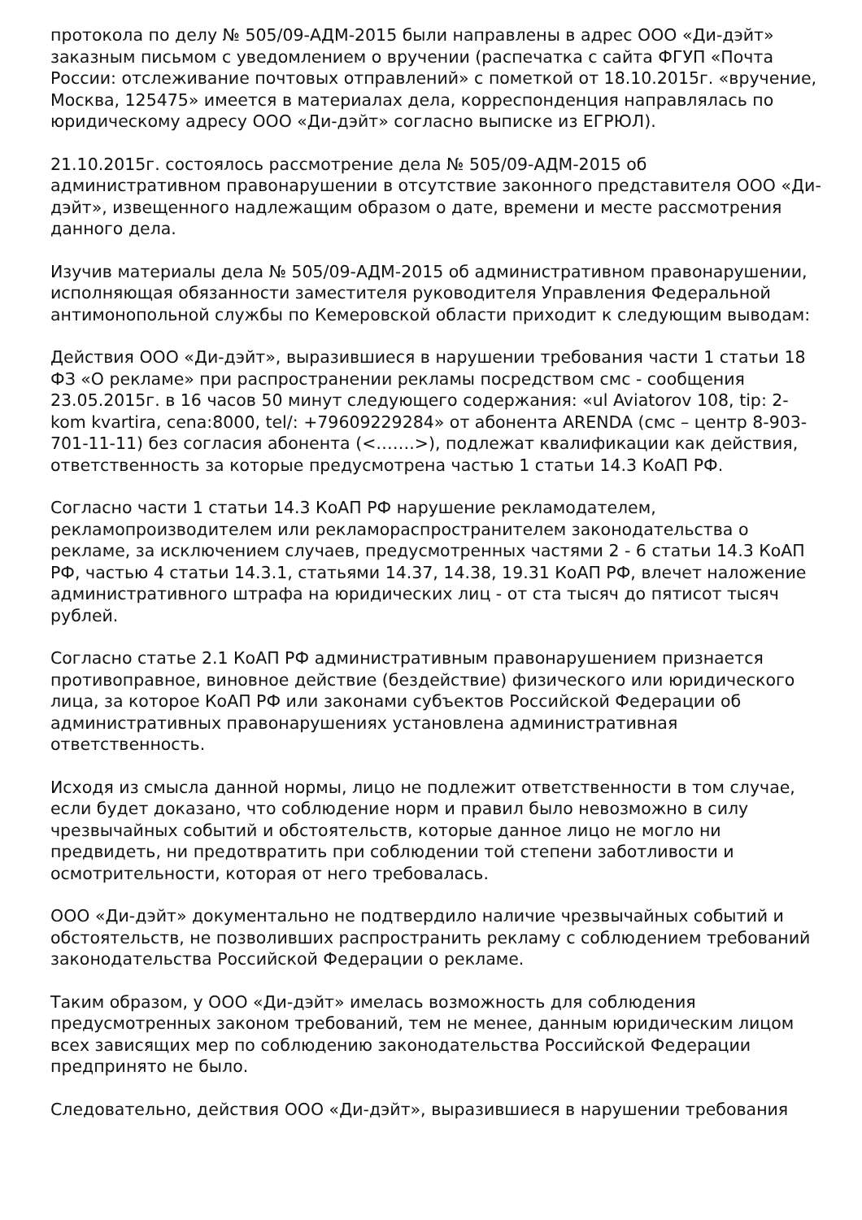протокола по делу № 505/09-АДМ-2015 были направлены в адрес ООО «Ди-дэйт» заказным письмом с уведомлением о вручении (распечатка с сайта ФГУП «Почта России: отслеживание почтовых отправлений» с пометкой от 18.10.2015г. «вручение, Москва, 125475» имеется в материалах дела, корреспонденция направлялась по юридическому адресу ООО «Ди-дэйт» согласно выписке из ЕГРЮЛ).
21.10.2015г. состоялось рассмотрение дела № 505/09-АДМ-2015 об административном правонарушении в отсутствие законного представителя ООО «Ди-дэйт», извещенного надлежащим образом о дате, времени и месте рассмотрения данного дела.
Изучив материалы дела № 505/09-АДМ-2015 об административном правонарушении, исполняющая обязанности заместителя руководителя Управления Федеральной антимонопольной службы по Кемеровской области приходит к следующим выводам:
Действия ООО «Ди-дэйт», выразившиеся в нарушении требования части 1 статьи 18 ФЗ «О рекламе» при распространении рекламы посредством смс - сообщения 23.05.2015г. в 16 часов 50 минут следующего содержания: «ul Aviatorov 108, tip: 2-kom kvartira, cena:8000, tel/: +79609229284» от абонента ARENDA (смс – центр 8-903-701-11-11) без согласия абонента (<…….>), подлежат квалификации как действия, ответственность за которые предусмотрена частью 1 статьи 14.3 КоАП РФ.
Согласно части 1 статьи 14.3 КоАП РФ нарушение рекламодателем, рекламопроизводителем или рекламораспространителем законодательства о рекламе, за исключением случаев, предусмотренных частями 2 - 6 статьи 14.3 КоАП РФ, частью 4 статьи 14.3.1, статьями 14.37, 14.38, 19.31 КоАП РФ, влечет наложение административного штрафа на юридических лиц - от ста тысяч до пятисот тысяч рублей.
Согласно статье 2.1 КоАП РФ административным правонарушением признается противоправное, виновное действие (бездействие) физического или юридического лица, за которое КоАП РФ или законами субъектов Российской Федерации об административных правонарушениях установлена административная ответственность.
Исходя из смысла данной нормы, лицо не подлежит ответственности в том случае, если будет доказано, что соблюдение норм и правил было невозможно в силу чрезвычайных событий и обстоятельств, которые данное лицо не могло ни предвидеть, ни предотвратить при соблюдении той степени заботливости и осмотрительности, которая от него требовалась.
ООО «Ди-дэйт» документально не подтвердило наличие чрезвычайных событий и обстоятельств, не позволивших распространить рекламу с соблюдением требований законодательства Российской Федерации о рекламе.
Таким образом, у ООО «Ди-дэйт» имелась возможность для соблюдения предусмотренных законом требований, тем не менее, данным юридическим лицом всех зависящих мер по соблюдению законодательства Российской Федерации предпринято не было.
Следовательно, действия ООО «Ди-дэйт», выразившиеся в нарушении требования